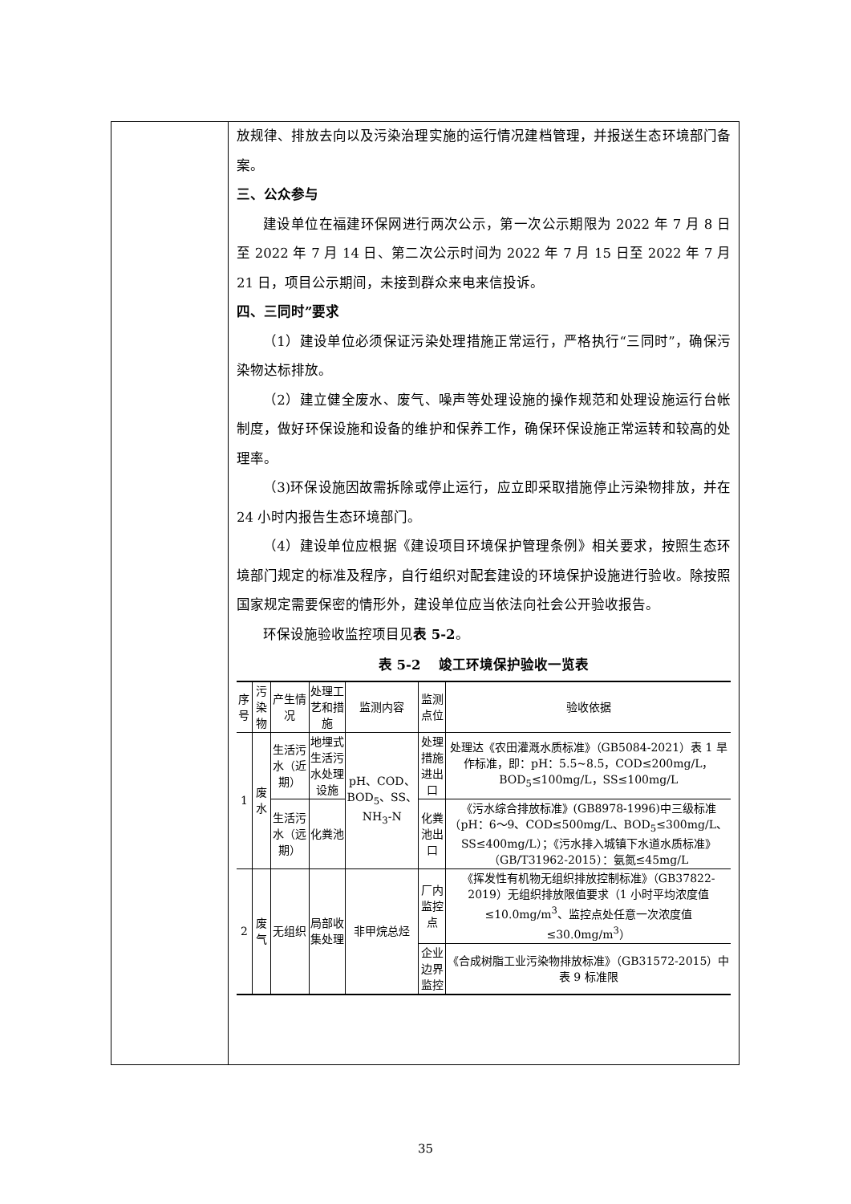放规律、排放去向以及污染治理实施的运行情况建档管理，并报送生态环境部门备案。
三、公众参与
建设单位在福建环保网进行两次公示，第一次公示期限为 2022 年 7 月 8 日至 2022 年 7 月 14 日、第二次公示时间为 2022 年 7 月 15 日至 2022 年 7 月 21 日，项目公示期间，未接到群众来电来信投诉。
四、三同时”要求
（1）建设单位必须保证污染处理措施正常运行，严格执行“三同时”，确保污染物达标排放。
（2）建立健全废水、废气、噪声等处理设施的操作规范和处理设施运行台帐制度，做好环保设施和设备的维护和保养工作，确保环保设施正常运转和较高的处理率。
（3)环保设施因故需拆除或停止运行，应立即采取措施停止污染物排放，并在 24 小时内报告生态环境部门。
（4）建设单位应根据《建设项目环境保护管理条例》相关要求，按照生态环境部门规定的标准及程序，自行组织对配套建设的环境保护设施进行验收。除按照国家规定需要保密的情形外，建设单位应当依法向社会公开验收报告。
环保设施验收监控项目见表 5-2。
表 5-2　 竣工环境保护验收一览表
| 序号 | 污染物 | 产生情况 | 处理工艺和措施 | 监测内容 | 监测点位 | 验收依据 |
| --- | --- | --- | --- | --- | --- | --- |
| 1 | 废水 | 生活污水（近期） | 地埋式生活污水处理设施 | pH、COD、BOD<sub>5</sub>、SS、NH<sub>3</sub>-N | 处理措施进出口 | 处理达《农田灌溉水质标准》（GB5084-2021）表 1 旱作标准，即：pH：5.5~8.5，COD≤200mg/L，BOD<sub>5</sub>≤100mg/L，SS≤100mg/L |
| | | 生活污水（远期） | 化粪池 | | 化粪池出口 | 《污水综合排放标准》(GB8978-1996)中三级标准（pH：6～9、COD≤500mg/L、BOD<sub>5</sub>≤300mg/L、SS≤400mg/L）；《污水排入城镇下水道水质标准》（GB/T31962-2015）：氨氮≤45mg/L |
| 2 | 废气 | 无组织 | 局部收集处理 | 非甲烷总烃 | 厂内监控点 | 《挥发性有机物无组织排放控制标准》（GB37822-2019）无组织排放限值要求（1 小时平均浓度值≤10.0mg/m<sup>3</sup>、监控点处任意一次浓度值≤30.0mg/m<sup>3</sup>） |
| | | | | | 企业边界监控 | 《合成树脂工业污染物排放标准》（GB31572-2015）中表 9 标准限 |
35